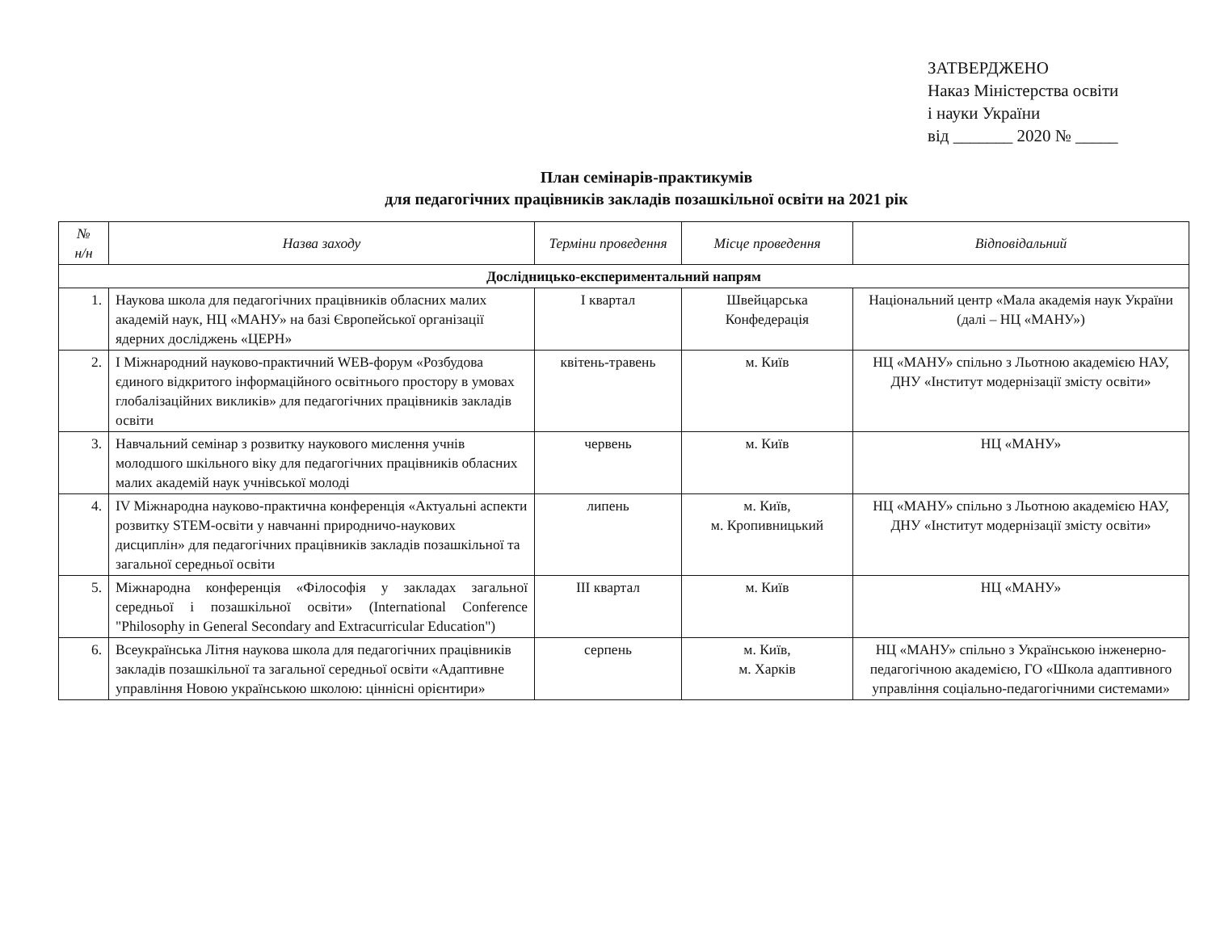ЗАТВЕРДЖЕНО
Наказ Міністерства освіти
і науки України
від _______ 2020 № _____
План семінарів-практикумів
для педагогічних працівників закладів позашкільної освіти на 2021 рік
| № н/н | Назва заходу | Терміни проведення | Місце проведення | Відповідальний |
| --- | --- | --- | --- | --- |
| Дослідницько-експериментальний напрям | | | | |
| 1. | Наукова школа для педагогічних працівників обласних малих академій наук, НЦ «МАНУ» на базі Європейської організації ядерних досліджень «ЦЕРН» | І квартал | Швейцарська Конфедерація | Національний центр «Мала академія наук України (далі – НЦ «МАНУ») |
| 2. | І Міжнародний науково-практичний WEB-форум «Розбудова єдиного відкритого інформаційного освітнього простору в умовах глобалізаційних викликів» для педагогічних працівників закладів освіти | квітень-травень | м. Київ | НЦ «МАНУ» спільно з Льотною академією НАУ, ДНУ «Інститут модернізації змісту освіти» |
| 3. | Навчальний семінар з розвитку наукового мислення учнів молодшого шкільного віку для педагогічних працівників обласних малих академій наук учнівської молоді | червень | м. Київ | НЦ «МАНУ» |
| 4. | IV Міжнародна науково-практична конференція «Актуальні аспекти розвитку STEM-освіти у навчанні природничо-наукових дисциплін» для педагогічних працівників закладів позашкільної та загальної середньої освіти | липень | м. Київ, м. Кропивницький | НЦ «МАНУ» спільно з Льотною академією НАУ, ДНУ «Інститут модернізації змісту освіти» |
| 5. | Міжнародна конференція «Філософія у закладах загальної середньої і позашкільної освіти» (International Conference "Philosophy in General Secondary and Extracurricular Education") | ІІІ квартал | м. Київ | НЦ «МАНУ» |
| 6. | Всеукраїнська Літня наукова школа для педагогічних працівників закладів позашкільної та загальної середньої освіти «Адаптивне управління Новою українською школою: ціннісні орієнтири» | серпень | м. Київ, м. Харків | НЦ «МАНУ» спільно з Українською інженерно-педагогічною академією, ГО «Школа адаптивного управління соціально-педагогічними системами» |